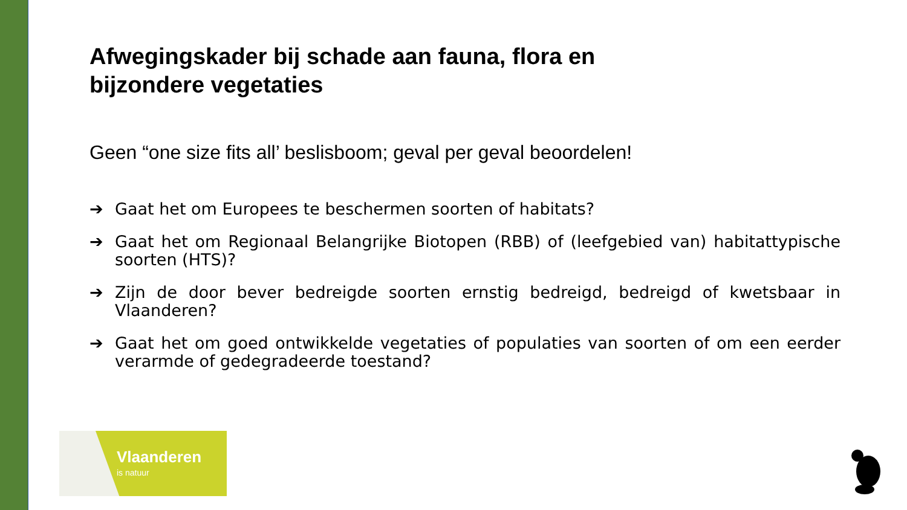Afwegingskader bij schade aan fauna, flora en
bijzondere vegetaties
Geen “one size fits all’ beslisboom; geval per geval beoordelen!
➔ Gaat het om Europees te beschermen soorten of habitats?
➔ Gaat het om Regionaal Belangrijke Biotopen (RBB) of (leefgebied van) habitattypische soorten (HTS)?
➔ Zijn de door bever bedreigde soorten ernstig bedreigd, bedreigd of kwetsbaar in Vlaanderen?
➔ Gaat het om goed ontwikkelde vegetaties of populaties van soorten of om een eerder verarmde of gedegradeerde toestand?
Vlaanderen
is natuur